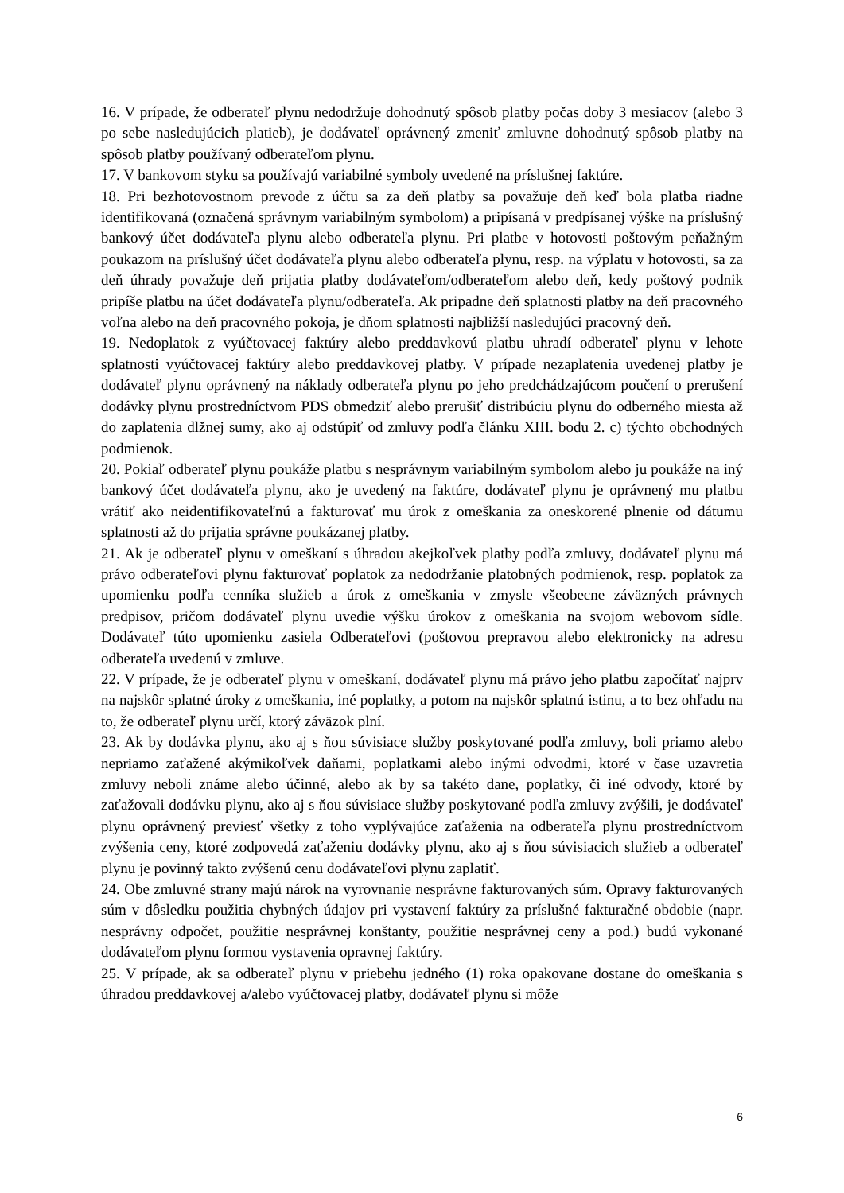16. V prípade, že odberateľ plynu nedodržuje dohodnutý spôsob platby počas doby 3 mesiacov (alebo 3 po sebe nasledujúcich platieb), je dodávateľ oprávnený zmeniť zmluvne dohodnutý spôsob platby na spôsob platby používaný odberateľom plynu.
17. V bankovom styku sa používajú variabilné symboly uvedené na príslušnej faktúre.
18. Pri bezhotovostnom prevode z účtu sa za deň platby sa považuje deň keď bola platba riadne identifikovaná (označená správnym variabilným symbolom) a pripísaná v predpísanej výške na príslušný bankový účet dodávateľa plynu alebo odberateľa plynu. Pri platbe v hotovosti poštovým peňažným poukazom na príslušný účet dodávateľa plynu alebo odberateľa plynu, resp. na výplatu v hotovosti, sa za deň úhrady považuje deň prijatia platby dodávateľom/odberateľom alebo deň, kedy poštový podnik pripíše platbu na účet dodávateľa plynu/odberateľa. Ak pripadne deň splatnosti platby na deň pracovného voľna alebo na deň pracovného pokoja, je dňom splatnosti najbližší nasledujúci pracovný deň.
19. Nedoplatok z vyúčtovacej faktúry alebo preddavkovú platbu uhradí odberateľ plynu v lehote splatnosti vyúčtovacej faktúry alebo preddavkovej platby. V prípade nezaplatenia uvedenej platby je dodávateľ plynu oprávnený na náklady odberateľa plynu po jeho predchádzajúcom poučení o prerušení dodávky plynu prostredníctvom PDS obmedziť alebo prerušiť distribúciu plynu do odberného miesta až do zaplatenia dlžnej sumy, ako aj odstúpiť od zmluvy podľa článku XIII. bodu 2. c) týchto obchodných podmienok.
20. Pokiaľ odberateľ plynu poukáže platbu s nesprávnym variabilným symbolom alebo ju poukáže na iný bankový účet dodávateľa plynu, ako je uvedený na faktúre, dodávateľ plynu je oprávnený mu platbu vrátiť ako neidentifikovateľnú a fakturovať mu úrok z omeškania za oneskorené plnenie od dátumu splatnosti až do prijatia správne poukázanej platby.
21. Ak je odberateľ plynu v omeškaní s úhradou akejkoľvek platby podľa zmluvy, dodávateľ plynu má právo odberateľovi plynu fakturovať poplatok za nedodržanie platobných podmienok, resp. poplatok za upomienku podľa cenníka služieb a úrok z omeškania v zmysle všeobecne záväzných právnych predpisov, pričom dodávateľ plynu uvedie výšku úrokov z omeškania na svojom webovom sídle. Dodávateľ túto upomienku zasiela Odberateľovi (poštovou prepravou alebo elektronicky na adresu odberateľa uvedenú v zmluve.
22. V prípade, že je odberateľ plynu v omeškaní, dodávateľ plynu má právo jeho platbu započítať najprv na najskôr splatné úroky z omeškania, iné poplatky, a potom na najskôr splatnú istinu, a to bez ohľadu na to, že odberateľ plynu určí, ktorý záväzok plní.
23. Ak by dodávka plynu, ako aj s ňou súvisiace služby poskytované podľa zmluvy, boli priamo alebo nepriamo zaťažené akýmikoľvek daňami, poplatkami alebo inými odvodmi, ktoré v čase uzavretia zmluvy neboli známe alebo účinné, alebo ak by sa takéto dane, poplatky, či iné odvody, ktoré by zaťažovali dodávku plynu, ako aj s ňou súvisiace služby poskytované podľa zmluvy zvýšili, je dodávateľ plynu oprávnený previesť všetky z toho vyplývajúce zaťaženia na odberateľa plynu prostredníctvom zvýšenia ceny, ktoré zodpovedá zaťaženiu dodávky plynu, ako aj s ňou súvisiacich služieb a odberateľ plynu je povinný takto zvýšenú cenu dodávateľovi plynu zaplatiť.
24. Obe zmluvné strany majú nárok na vyrovnanie nesprávne fakturovaných súm. Opravy fakturovaných súm v dôsledku použitia chybných údajov pri vystavení faktúry za príslušné fakturačné obdobie (napr. nesprávny odpočet, použitie nesprávnej konštanty, použitie nesprávnej ceny a pod.) budú vykonané dodávateľom plynu formou vystavenia opravnej faktúry.
25. V prípade, ak sa odberateľ plynu v priebehu jedného (1) roka opakovane dostane do omeškania s úhradou preddavkovej a/alebo vyúčtovacej platby, dodávateľ plynu si môže
6